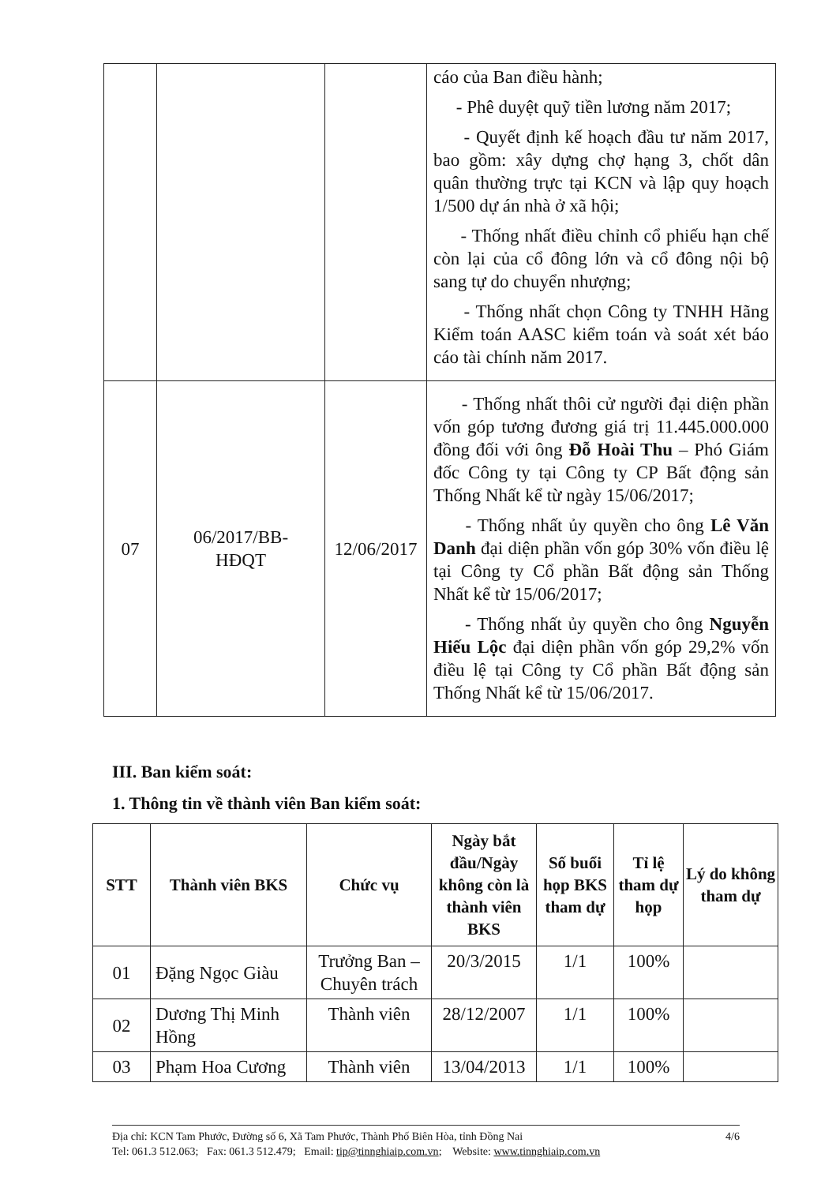| | | | cáo của Ban điều hành; - Phê duyệt quỹ tiền lương năm 2017; - Quyết định kế hoạch đầu tư năm 2017, bao gồm: xây dựng chợ hạng 3, chốt dân quân thường trực tại KCN và lập quy hoạch 1/500 dự án nhà ở xã hội; - Thống nhất điều chỉnh cổ phiếu hạn chế còn lại của cổ đông lớn và cổ đông nội bộ sang tự do chuyển nhượng; - Thống nhất chọn Công ty TNHH Hãng Kiểm toán AASC kiểm toán và soát xét báo cáo tài chính năm 2017. |
| 07 | 06/2017/BB- HĐQT | 12/06/2017 | - Thống nhất thôi cử người đại diện phần vốn góp tương đương giá trị 11.445.000.000 đồng đối với ông Đỗ Hoài Thu – Phó Giám đốc Công ty tại Công ty CP Bất động sản Thống Nhất kể từ ngày 15/06/2017; - Thống nhất ủy quyền cho ông Lê Văn Danh đại diện phần vốn góp 30% vốn điều lệ tại Công ty Cổ phần Bất động sản Thống Nhất kể từ 15/06/2017; - Thống nhất ủy quyền cho ông Nguyễn Hiếu Lộc đại diện phần vốn góp 29,2% vốn điều lệ tại Công ty Cổ phần Bất động sản Thống Nhất kể từ 15/06/2017. |
III. Ban kiểm soát:
1. Thông tin về thành viên Ban kiểm soát:
| STT | Thành viên BKS | Chức vụ | Ngày bắt đầu/Ngày không còn là thành viên BKS | Số buổi họp BKS tham dự | Tỉ lệ tham dự họp | Lý do không tham dự |
| --- | --- | --- | --- | --- | --- | --- |
| 01 | Đặng Ngọc Giàu | Trưởng Ban – Chuyên trách | 20/3/2015 | 1/1 | 100% | |
| 02 | Dương Thị Minh Hồng | Thành viên | 28/12/2007 | 1/1 | 100% | |
| 03 | Phạm Hoa Cương | Thành viên | 13/04/2013 | 1/1 | 100% | |
Địa chỉ: KCN Tam Phước, Đường số 6, Xã Tam Phước, Thành Phố Biên Hòa, tỉnh Đồng Nai 4/6
Tel: 061.3 512.063; Fax: 061.3 512.479; Email: tip@tinnghiaip.com.vn; Website: www.tinnghiaip.com.vn